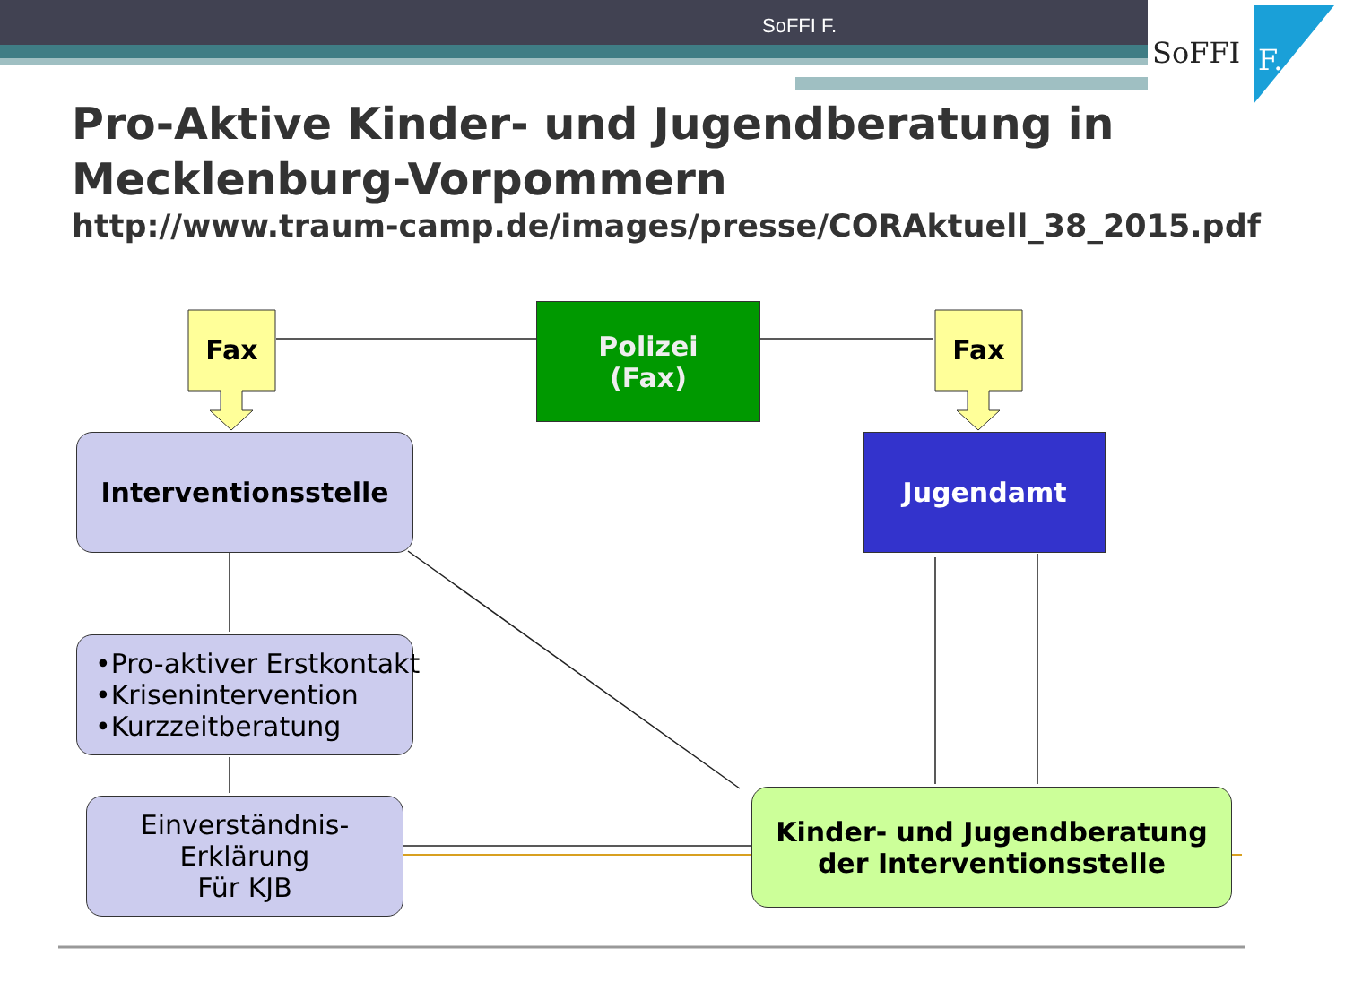SoFFI F.
SoFFI
F.
Pro-Aktive Kinder- und Jugendberatung in
Mecklenburg-Vorpommern
http://www.traum-camp.de/images/presse/CORAktuell_38_2015.pdf
Fax Fax
Polizei
(Fax)
Interventionsstelle Jugendamt
•Pro-aktiver Erstkontakt
•Krisenintervention
•Kurzzeitberatung
Einverständnis-
Erklärung
Für KJB
Kinder- und Jugendberatung
der Interventionsstelle